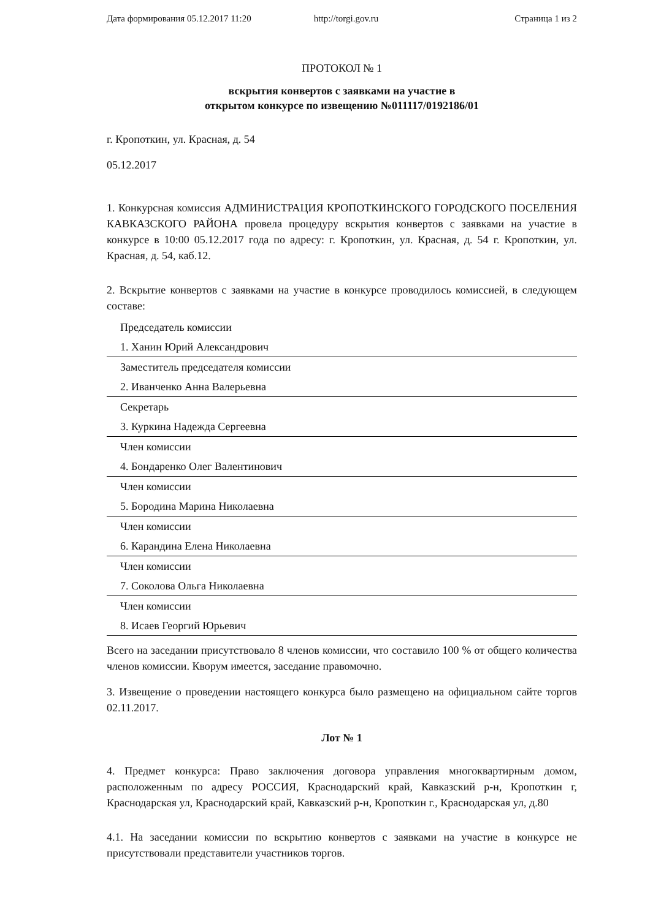Дата формирования 05.12.2017 11:20 http://torgi.gov.ru Страница 1 из 2
ПРОТОКОЛ № 1
вскрытия конвертов с заявками на участие в
открытом конкурсе по извещению №011117/0192186/01
г. Кропоткин, ул. Красная, д. 54
05.12.2017
1. Конкурсная комиссия АДМИНИСТРАЦИЯ КРОПОТКИНСКОГО ГОРОДСКОГО ПОСЕЛЕНИЯ КАВКАЗСКОГО РАЙОНА провела процедуру вскрытия конвертов с заявками на участие в конкурсе в 10:00 05.12.2017 года по адресу: г. Кропоткин, ул. Красная, д. 54 г. Кропоткин, ул. Красная, д. 54, каб.12.
2. Вскрытие конвертов с заявками на участие в конкурсе проводилось комиссией, в следующем составе:
| Председатель комиссии |
| 1. Ханин Юрий Александрович |
| Заместитель председателя комиссии |
| 2. Иванченко Анна Валерьевна |
| Секретарь |
| 3. Куркина Надежда Сергеевна |
| Член комиссии |
| 4. Бондаренко Олег Валентинович |
| Член комиссии |
| 5. Бородина Марина Николаевна |
| Член комиссии |
| 6. Карандина Елена Николаевна |
| Член комиссии |
| 7. Соколова Ольга Николаевна |
| Член комиссии |
| 8. Исаев Георгий Юрьевич |
Всего на заседании присутствовало 8 членов комиссии, что составило 100 % от общего количества членов комиссии. Кворум имеется, заседание правомочно.
3. Извещение о проведении настоящего конкурса было размещено на официальном сайте торгов 02.11.2017.
Лот № 1
4. Предмет конкурса: Право заключения договора управления многоквартирным домом, расположенным по адресу РОССИЯ, Краснодарский край, Кавказский р-н, Кропоткин г, Краснодарская ул, Краснодарский край, Кавказский р-н, Кропоткин г., Краснодарская ул, д.80
4.1. На заседании комиссии по вскрытию конвертов с заявками на участие в конкурсе не присутствовали представители участников торгов.